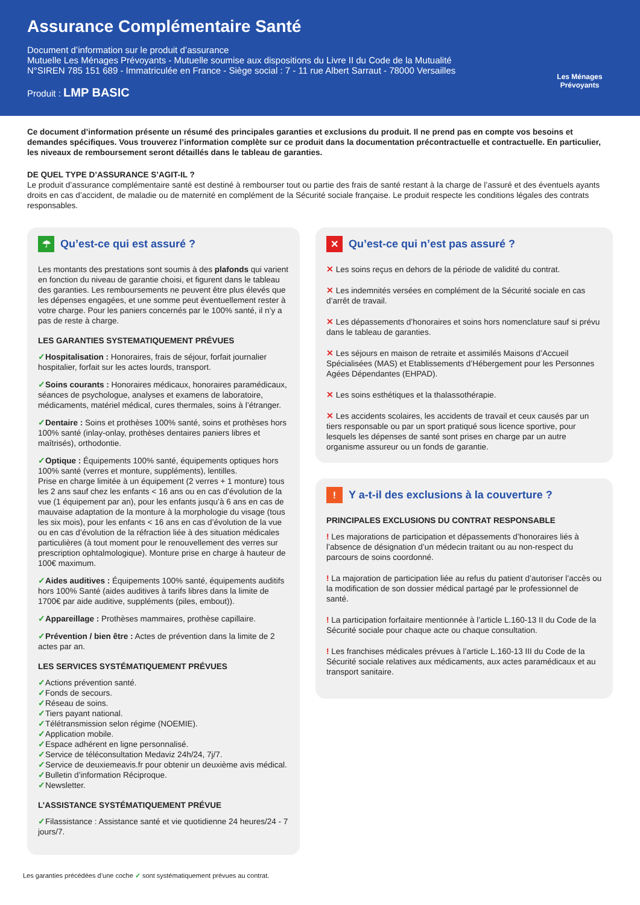Assurance Complémentaire Santé
Document d’information sur le produit d’assurance
Mutuelle Les Ménages Prévoyants - Mutuelle soumise aux dispositions du Livre II du Code de la Mutualité
N°SIREN 785 151 689 - Immatriculée en France - Siège social : 7 - 11 rue Albert Sarraut - 78000 Versailles
Produit : LMP BASIC
Les Ménages Prévoyants
Ce document d’information présente un résumé des principales garanties et exclusions du produit. Il ne prend pas en compte vos besoins et demandes spécifiques. Vous trouverez l’information complète sur ce produit dans la documentation précontractuelle et contractuelle. En particulier, les niveaux de remboursement seront détaillés dans le tableau de garanties.
DE QUEL TYPE D’ASSURANCE S’AGIT-IL ?
Le produit d’assurance complémentaire santé est destiné à rembourser tout ou partie des frais de santé restant à la charge de l’assuré et des éventuels ayants droits en cas d’accident, de maladie ou de maternité en complément de la Sécurité sociale française. Le produit respecte les conditions légales des contrats responsables.
☂ Qu’est-ce qui est assuré ?
Les montants des prestations sont soumis à des plafonds qui varient en fonction du niveau de garantie choisi, et figurent dans le tableau des garanties. Les remboursements ne peuvent être plus élevés que les dépenses engagées, et une somme peut éventuellement rester à votre charge. Pour les paniers concernés par le 100% santé, il n’y a pas de reste à charge.
LES GARANTIES SYSTEMATIQUEMENT PRÉVUES
✓Hospitalisation : Honoraires, frais de séjour, forfait journalier hospitalier, forfait sur les actes lourds, transport.
✓Soins courants : Honoraires médicaux, honoraires paramédicaux, séances de psychologue, analyses et examens de laboratoire, médicaments, matériel médical, cures thermales, soins à l’étranger.
✓Dentaire : Soins et prothèses 100% santé, soins et prothèses hors 100% santé (inlay-onlay, prothèses dentaires paniers libres et maîtrisés), orthodontie.
✓Optique : Équipements 100% santé, équipements optiques hors 100% santé (verres et monture, suppléments), lentilles.
Prise en charge limitée à un équipement (2 verres + 1 monture) tous les 2 ans sauf chez les enfants < 16 ans ou en cas d’évolution de la vue (1 équipement par an), pour les enfants jusqu’à 6 ans en cas de mauvaise adaptation de la monture à la morphologie du visage (tous les six mois), pour les enfants < 16 ans en cas d’évolution de la vue ou en cas d’évolution de la réfraction liée à des situation médicales particulières (à tout moment pour le renouvellement des verres sur prescription ophtalmologique). Monture prise en charge à hauteur de 100€ maximum.
✓Aides auditives : Équipements 100% santé, équipements auditifs hors 100% Santé (aides auditives à tarifs libres dans la limite de 1700€ par aide auditive, suppléments (piles, embout)).
✓Appareillage : Prothèses mammaires, prothèse capillaire.
✓Prévention / bien être : Actes de prévention dans la limite de 2 actes par an.
LES SERVICES SYSTÉMATIQUEMENT PRÉVUES
✓Actions prévention santé.
✓Fonds de secours.
✓Réseau de soins.
✓Tiers payant national.
✓Télétransmission selon régime (NOEMIE).
✓Application mobile.
✓Espace adhérent en ligne personnalisé.
✓Service de téléconsultation Medaviz 24h/24, 7j/7.
✓Service de deuxiemeavis.fr pour obtenir un deuxième avis médical.
✓Bulletin d’information Réciproque.
✓Newsletter.
L’ASSISTANCE SYSTÉMATIQUEMENT PRÉVUE
✓Filassistance : Assistance santé et vie quotidienne 24 heures/24 - 7 jours/7.
✕ Qu’est-ce qui n’est pas assuré ?
✕ Les soins reçus en dehors de la période de validité du contrat.
✕ Les indemnités versées en complément de la Sécurité sociale en cas d’arrêt de travail.
✕ Les dépassements d’honoraires et soins hors nomenclature sauf si prévu dans le tableau de garanties.
✕ Les séjours en maison de retraite et assimilés Maisons d’Accueil Spécialisées (MAS) et Etablissements d’Hébergement pour les Personnes Agées Dépendantes (EHPAD).
✕ Les soins esthétiques et la thalassothérapie.
✕ Les accidents scolaires, les accidents de travail et ceux causés par un tiers responsable ou par un sport pratiqué sous licence sportive, pour lesquels les dépenses de santé sont prises en charge par un autre organisme assureur ou un fonds de garantie.
! Y a-t-il des exclusions à la couverture ?
PRINCIPALES EXCLUSIONS DU CONTRAT RESPONSABLE
! Les majorations de participation et dépassements d’honoraires liés à l’absence de désignation d’un médecin traitant ou au non-respect du parcours de soins coordonné.
! La majoration de participation liée au refus du patient d’autoriser l’accès ou la modification de son dossier médical partagé par le professionnel de santé.
! La participation forfaitaire mentionnée à l’article L.160-13 II du Code de la Sécurité sociale pour chaque acte ou chaque consultation.
! Les franchises médicales prévues à l’article L.160-13 III du Code de la Sécurité sociale relatives aux médicaments, aux actes paramédicaux et au transport sanitaire.
Les garanties précédées d’une coche ✓ sont systématiquement prévues au contrat.